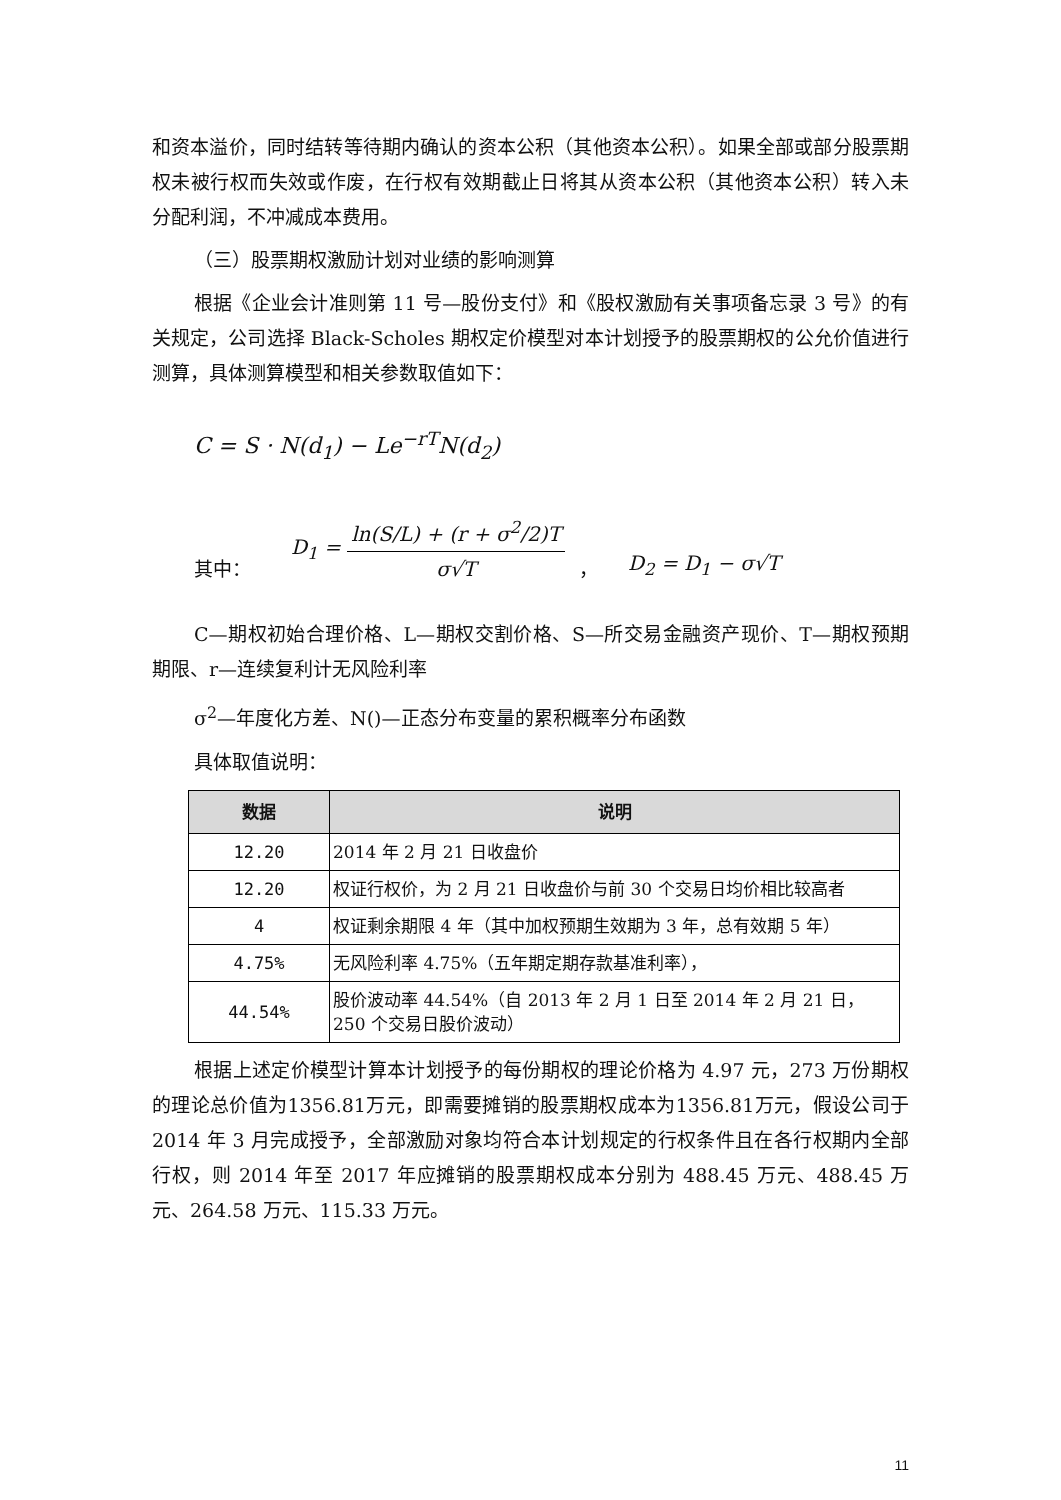和资本溢价，同时结转等待期内确认的资本公积（其他资本公积）。如果全部或部分股票期权未被行权而失效或作废，在行权有效期截止日将其从资本公积（其他资本公积）转入未分配利润，不冲减成本费用。
（三）股票期权激励计划对业绩的影响测算
根据《企业会计准则第 11 号—股份支付》和《股权激励有关事项备忘录 3 号》的有关规定，公司选择 Black-Scholes 期权定价模型对本计划授予的股票期权的公允价值进行测算，具体测算模型和相关参数取值如下：
C = S · N(d<sub>1</sub>) − Le<sup>−rT</sup>N(d<sub>2</sub>)
其中： D<sub>1</sub> = ln(S/L) + (r + σ<sup>2</sup>/2)T σ√T ， D<sub>2</sub> = D<sub>1</sub> − σ√T
C—期权初始合理价格、L—期权交割价格、S—所交易金融资产现价、T—期权预期期限、r—连续复利计无风险利率
σ<sup>2</sup>—年度化方差、N()—正态分布变量的累积概率分布函数
具体取值说明：
| 数据 | 说明 |
| --- | --- |
| 12.20 | 2014 年 2 月 21 日收盘价 |
| 12.20 | 权证行权价，为 2 月 21 日收盘价与前 30 个交易日均价相比较高者 |
| 4 | 权证剩余期限 4 年（其中加权预期生效期为 3 年，总有效期 5 年） |
| 4.75% | 无风险利率 4.75%（五年期定期存款基准利率）， |
| 44.54% | 股价波动率 44.54%（自 2013 年 2 月 1 日至 2014 年 2 月 21 日，250 个交易日股价波动） |
根据上述定价模型计算本计划授予的每份期权的理论价格为 4.97 元，273 万份期权的理论总价值为1356.81万元，即需要摊销的股票期权成本为1356.81万元，假设公司于 2014 年 3 月完成授予，全部激励对象均符合本计划规定的行权条件且在各行权期内全部行权，则 2014 年至 2017 年应摊销的股票期权成本分别为 488.45 万元、488.45 万元、264.58 万元、115.33 万元。
11